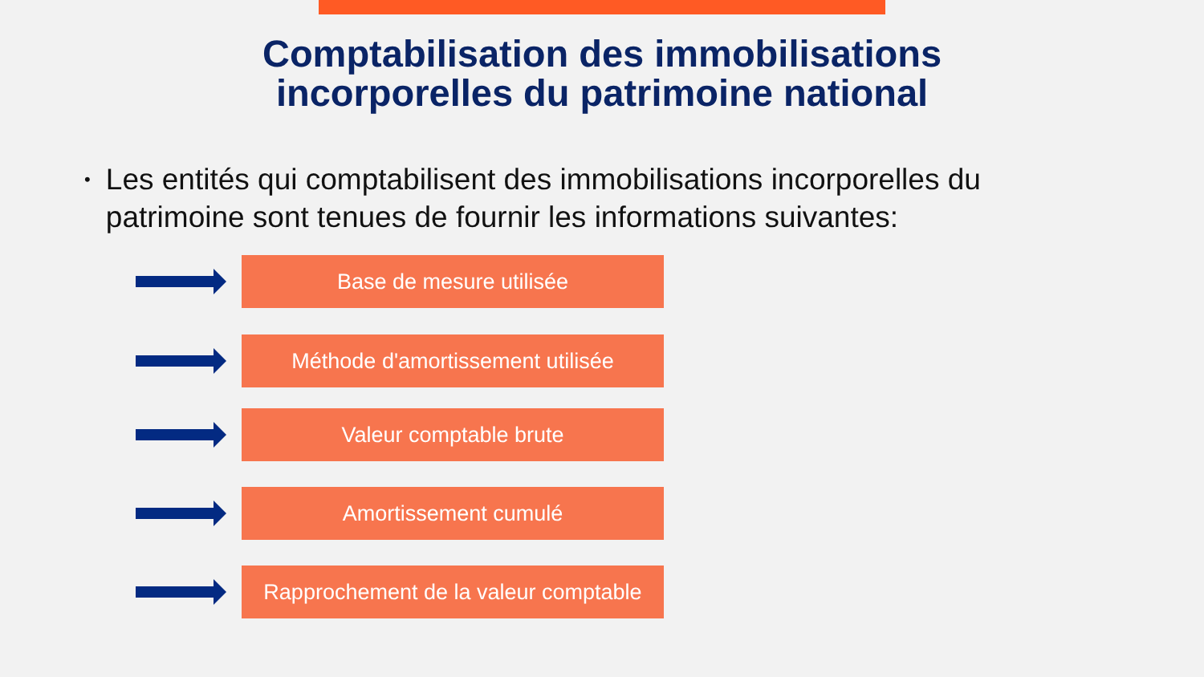Comptabilisation des immobilisations
incorporelles du patrimoine national
• Les entités qui comptabilisent des immobilisations incorporelles du patrimoine sont tenues de fournir les informations suivantes:
Base de mesure utilisée
Méthode d'amortissement utilisée
Valeur comptable brute
Amortissement cumulé
Rapprochement de la valeur comptable